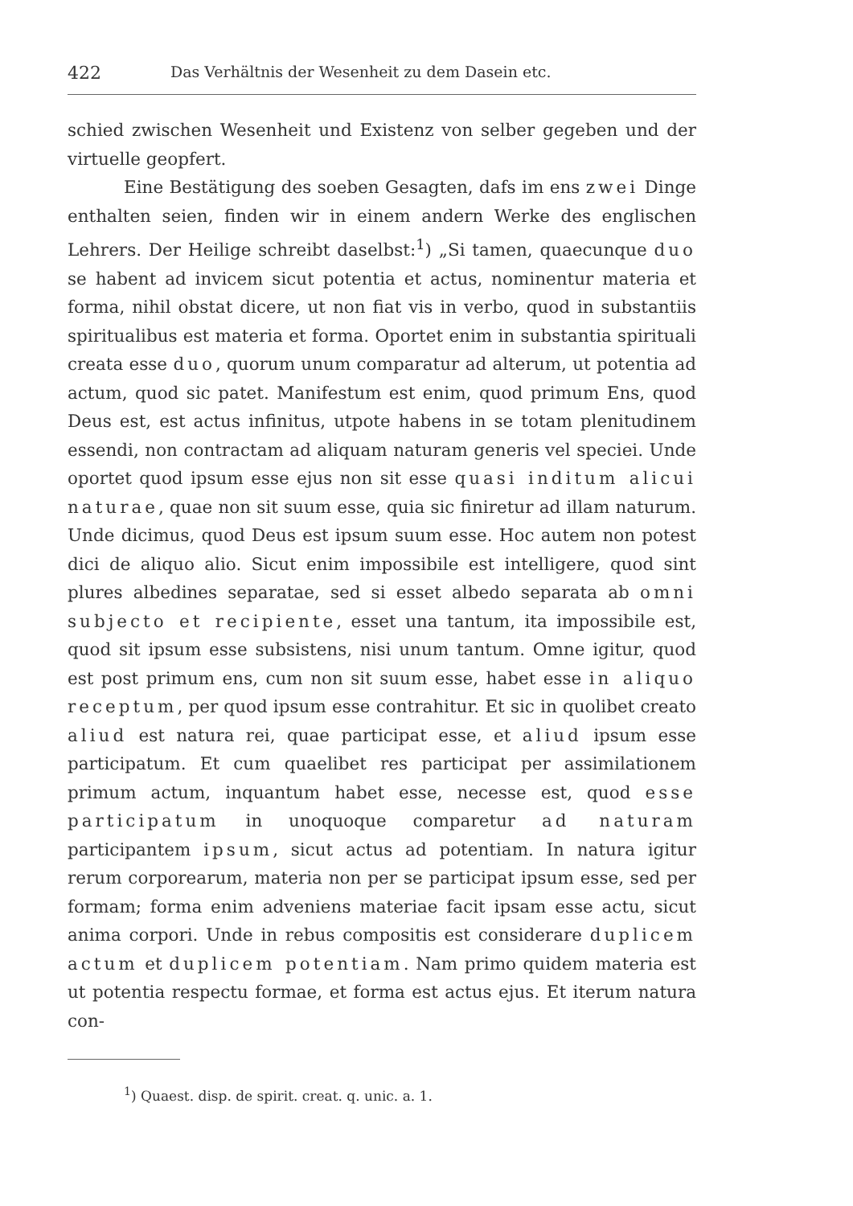422 Das Verhältnis der Wesenheit zu dem Dasein etc.
schied zwischen Wesenheit und Existenz von selber gegeben und der virtuelle geopfert.
Eine Bestätigung des soeben Gesagten, dafs im ens zwei Dinge enthalten seien, finden wir in einem andern Werke des englischen Lehrers. Der Heilige schreibt daselbst:<sup>1</sup>) „Si tamen, quaecunque duo se habent ad invicem sicut potentia et actus, nominentur materia et forma, nihil obstat dicere, ut non fiat vis in verbo, quod in substantiis spiritualibus est materia et forma. Oportet enim in substantia spirituali creata esse duo, quorum unum comparatur ad alterum, ut potentia ad actum, quod sic patet. Manifestum est enim, quod primum Ens, quod Deus est, est actus infinitus, utpote habens in se totam plenitudinem essendi, non contractam ad aliquam naturam generis vel speciei. Unde oportet quod ipsum esse ejus non sit esse quasi inditum alicui naturae, quae non sit suum esse, quia sic finiretur ad illam naturum. Unde dicimus, quod Deus est ipsum suum esse. Hoc autem non potest dici de aliquo alio. Sicut enim impossibile est intelligere, quod sint plures albedines separatae, sed si esset albedo separata ab omni subjecto et recipiente, esset una tantum, ita impossibile est, quod sit ipsum esse subsistens, nisi unum tantum. Omne igitur, quod est post primum ens, cum non sit suum esse, habet esse in aliquo receptum, per quod ipsum esse contrahitur. Et sic in quolibet creato aliud est natura rei, quae participat esse, et aliud ipsum esse participatum. Et cum quaelibet res participat per assimilationem primum actum, inquantum habet esse, necesse est, quod esse participatum in unoquoque comparetur ad naturam participantem ipsum, sicut actus ad potentiam. In natura igitur rerum corporearum, materia non per se participat ipsum esse, sed per formam; forma enim adveniens materiae facit ipsam esse actu, sicut anima corpori. Unde in rebus compositis est considerare duplicem actum et duplicem potentiam. Nam primo quidem materia est ut potentia respectu formae, et forma est actus ejus. Et iterum natura con-
<sup>1</sup>) Quaest. disp. de spirit. creat. q. unic. a. 1.